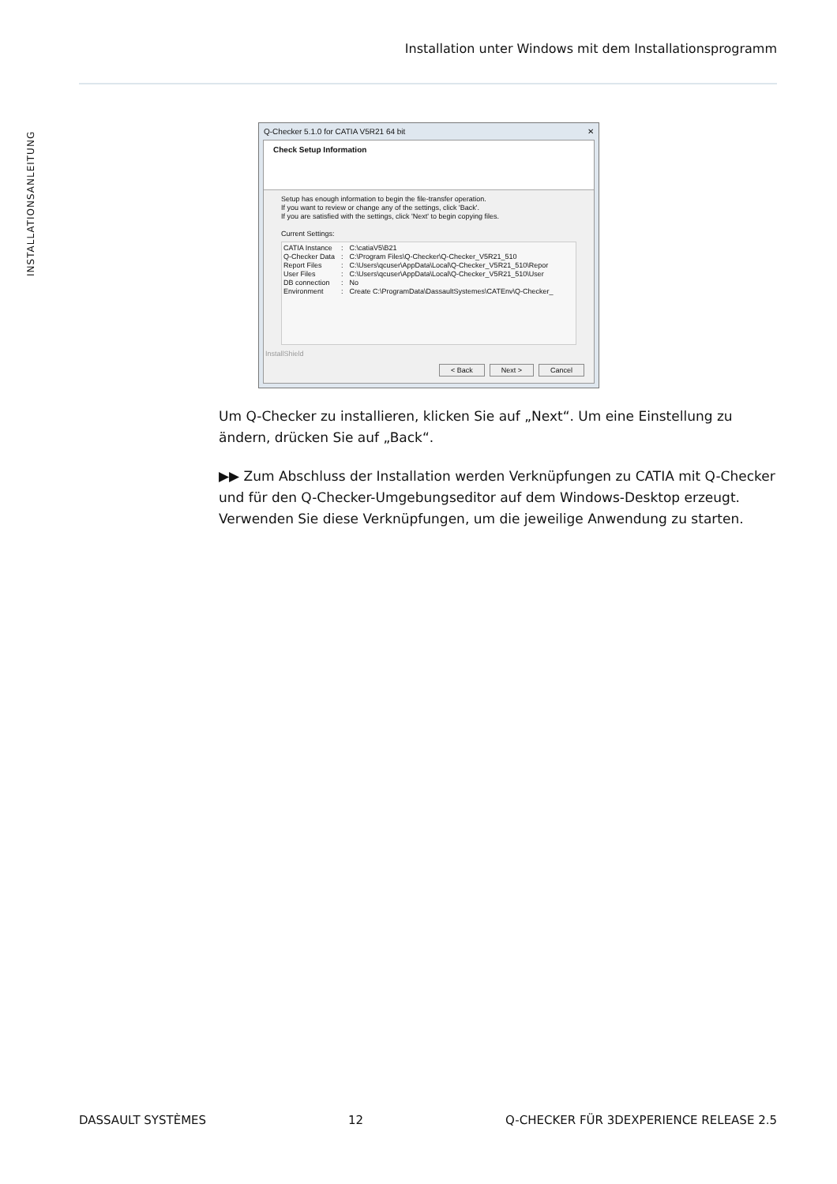Installation unter Windows mit dem Installationsprogramm
INSTALLATIONSANLEITUNG
Q-Checker 5.1.0 for CATIA V5R21 64 bit ✕
Check Setup Information
Setup has enough information to begin the file-transfer operation.
If you want to review or change any of the settings, click 'Back'.
If you are satisfied with the settings, click 'Next' to begin copying files.
Current Settings:
| CATIA Instance | : | C:\catiaV5\B21 |
| Q-Checker Data | : | C:\Program Files\Q-Checker\Q-Checker_V5R21_510 |
| Report Files | : | C:\Users\qcuser\AppData\Local\Q-Checker_V5R21_510\Repor |
| User Files | : | C:\Users\qcuser\AppData\Local\Q-Checker_V5R21_510\User |
| DB connection | : | No |
| Environment | : | Create C:\ProgramData\DassaultSystemes\CATEnv\Q-Checker_ |
InstallShield
< Back Next > Cancel
Um Q-Checker zu installieren, klicken Sie auf „Next“. Um eine Einstellung zu ändern, drücken Sie auf „Back“.
▶▶ Zum Abschluss der Installation werden Verknüpfungen zu CATIA mit Q-Checker und für den Q-Checker-Umgebungseditor auf dem Windows-Desktop erzeugt. Verwenden Sie diese Verknüpfungen, um die jeweilige Anwendung zu starten.
DASSAULT SYSTÈMES 12 Q-CHECKER FÜR 3DEXPERIENCE RELEASE 2.5